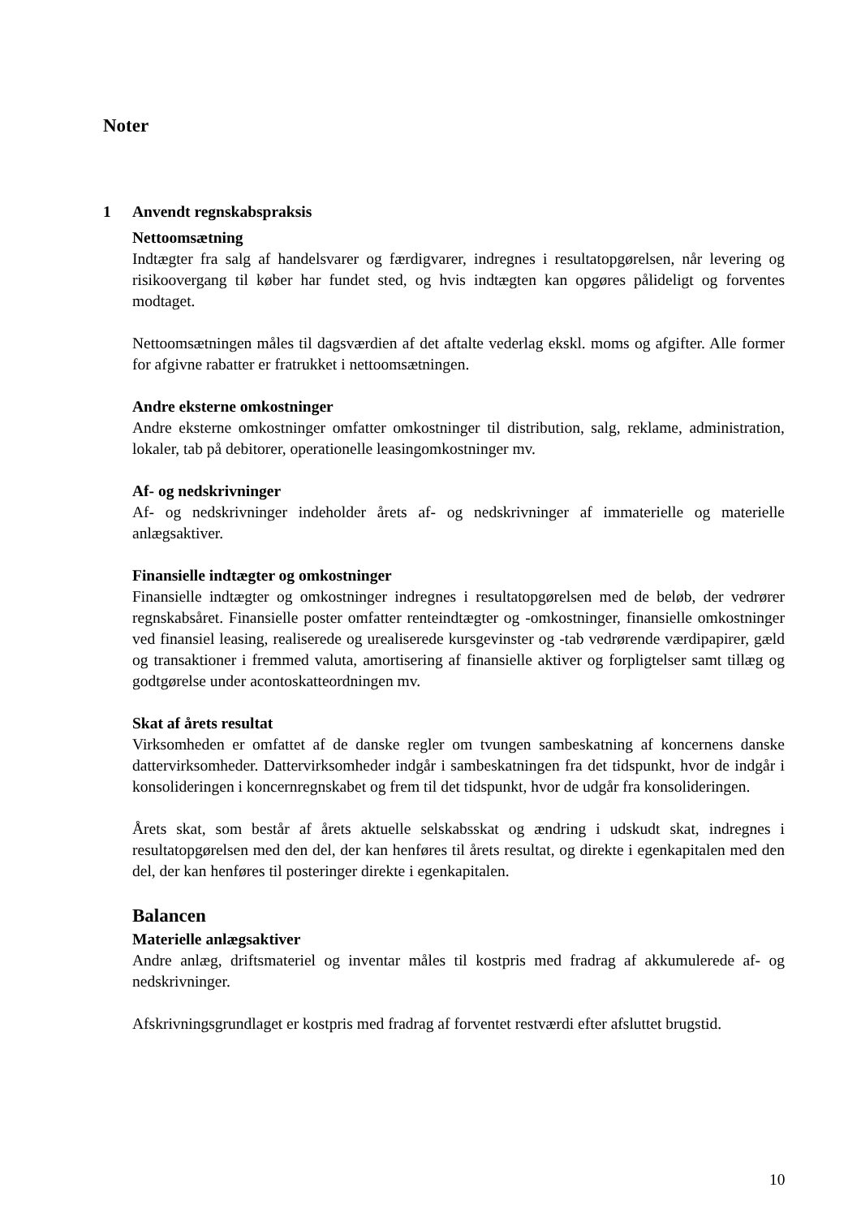Noter
1 Anvendt regnskabspraksis
Nettoomsætning
Indtægter fra salg af handelsvarer og færdigvarer, indregnes i resultatopgørelsen, når levering og risikoovergang til køber har fundet sted, og hvis indtægten kan opgøres pålideligt og forventes modtaget.
Nettoomsætningen måles til dagsværdien af det aftalte vederlag ekskl. moms og afgifter. Alle former for afgivne rabatter er fratrukket i nettoomsætningen.
Andre eksterne omkostninger
Andre eksterne omkostninger omfatter omkostninger til distribution, salg, reklame, administration, lokaler, tab på debitorer, operationelle leasingomkostninger mv.
Af- og nedskrivninger
Af- og nedskrivninger indeholder årets af- og nedskrivninger af immaterielle og materielle anlægsaktiver.
Finansielle indtægter og omkostninger
Finansielle indtægter og omkostninger indregnes i resultatopgørelsen med de beløb, der vedrører regnskabsåret. Finansielle poster omfatter renteindtægter og -omkostninger, finansielle omkostninger ved finansiel leasing, realiserede og urealiserede kursgevinster og -tab vedrørende værdipapirer, gæld og transaktioner i fremmed valuta, amortisering af finansielle aktiver og forpligtelser samt tillæg og godtgørelse under acontoskatteordningen mv.
Skat af årets resultat
Virksomheden er omfattet af de danske regler om tvungen sambeskatning af koncernens danske dattervirksomheder. Dattervirksomheder indgår i sambeskatningen fra det tidspunkt, hvor de indgår i konsolideringen i koncernregnskabet og frem til det tidspunkt, hvor de udgår fra konsolideringen.
Årets skat, som består af årets aktuelle selskabsskat og ændring i udskudt skat, indregnes i resultatopgørelsen med den del, der kan henføres til årets resultat, og direkte i egenkapitalen med den del, der kan henføres til posteringer direkte i egenkapitalen.
Balancen
Materielle anlægsaktiver
Andre anlæg, driftsmateriel og inventar måles til kostpris med fradrag af akkumulerede af- og nedskrivninger.
Afskrivningsgrundlaget er kostpris med fradrag af forventet restværdi efter afsluttet brugstid.
10